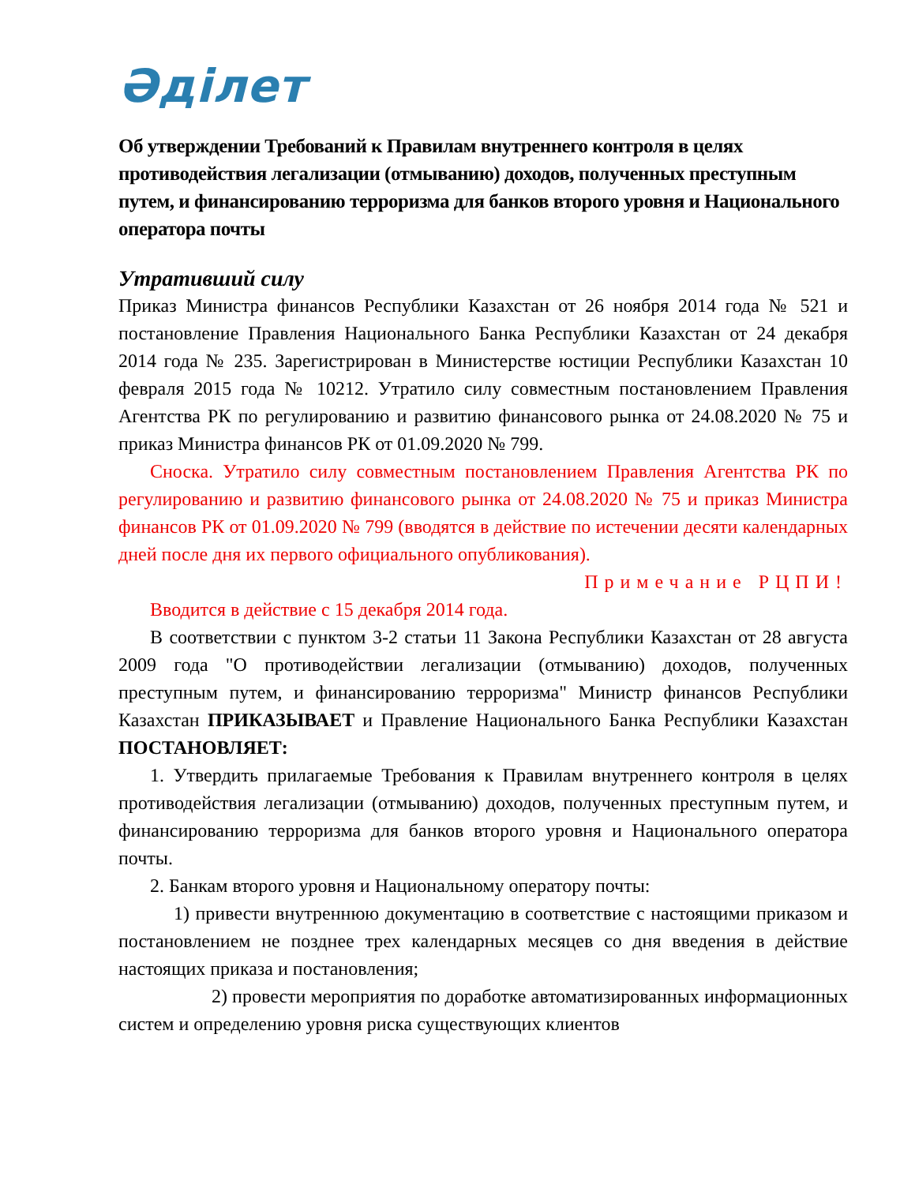Әділет
Об утверждении Требований к Правилам внутреннего контроля в целях противодействия легализации (отмыванию) доходов, полученных преступным путем, и финансированию терроризма для банков второго уровня и Национального оператора почты
Утративший силу
Приказ Министра финансов Республики Казахстан от 26 ноября 2014 года № 521 и постановление Правления Национального Банка Республики Казахстан от 24 декабря 2014 года № 235. Зарегистрирован в Министерстве юстиции Республики Казахстан 10 февраля 2015 года № 10212. Утратило силу совместным постановлением Правления Агентства РК по регулированию и развитию финансового рынка от 24.08.2020 № 75 и приказ Министра финансов РК от 01.09.2020 № 799.
Сноска. Утратило силу совместным постановлением Правления Агентства РК по регулированию и развитию финансового рынка от 24.08.2020 № 75 и приказ Министра финансов РК от 01.09.2020 № 799 (вводятся в действие по истечении десяти календарных дней после дня их первого официального опубликования).
Примечание РЦПИ!
Вводится в действие с 15 декабря 2014 года.
В соответствии с пунктом 3-2 статьи 11 Закона Республики Казахстан от 28 августа 2009 года "О противодействии легализации (отмыванию) доходов, полученных преступным путем, и финансированию терроризма" Министр финансов Республики Казахстан ПРИКАЗЫВАЕТ и Правление Национального Банка Республики Казахстан ПОСТАНОВЛЯЕТ:
1. Утвердить прилагаемые Требования к Правилам внутреннего контроля в целях противодействия легализации (отмыванию) доходов, полученных преступным путем, и финансированию терроризма для банков второго уровня и Национального оператора почты.
2. Банкам второго уровня и Национальному оператору почты:
1) привести внутреннюю документацию в соответствие с настоящими приказом и постановлением не позднее трех календарных месяцев со дня введения в действие настоящих приказа и постановления;
2) провести мероприятия по доработке автоматизированных информационных систем и определению уровня риска существующих клиентов